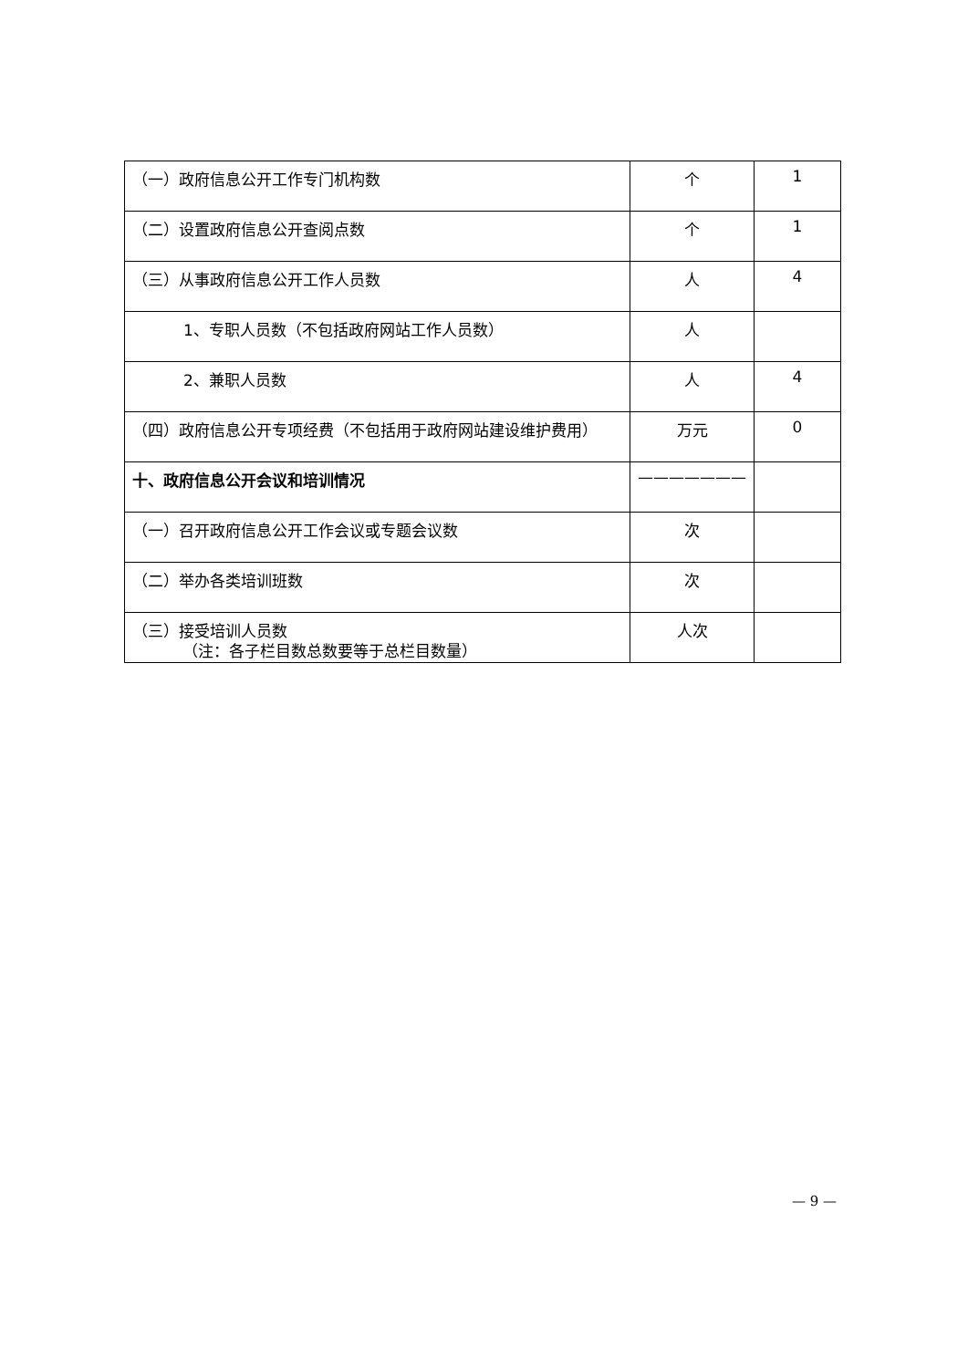| （一）政府信息公开工作专门机构数 | 个 | 1 |
| （二）设置政府信息公开查阅点数 | 个 | 1 |
| （三）从事政府信息公开工作人员数 | 人 | 4 |
| 1、专职人员数（不包括政府网站工作人员数） | 人 | |
| 2、兼职人员数 | 人 | 4 |
| （四）政府信息公开专项经费（不包括用于政府网站建设维护费用） | 万元 | 0 |
| 十、政府信息公开会议和培训情况 | ——————— | |
| （一）召开政府信息公开工作会议或专题会议数 | 次 | |
| （二）举办各类培训班数 | 次 | |
| （三）接受培训人员数 | 人次 | |
（注：各子栏目数总数要等于总栏目数量）
— 9 —